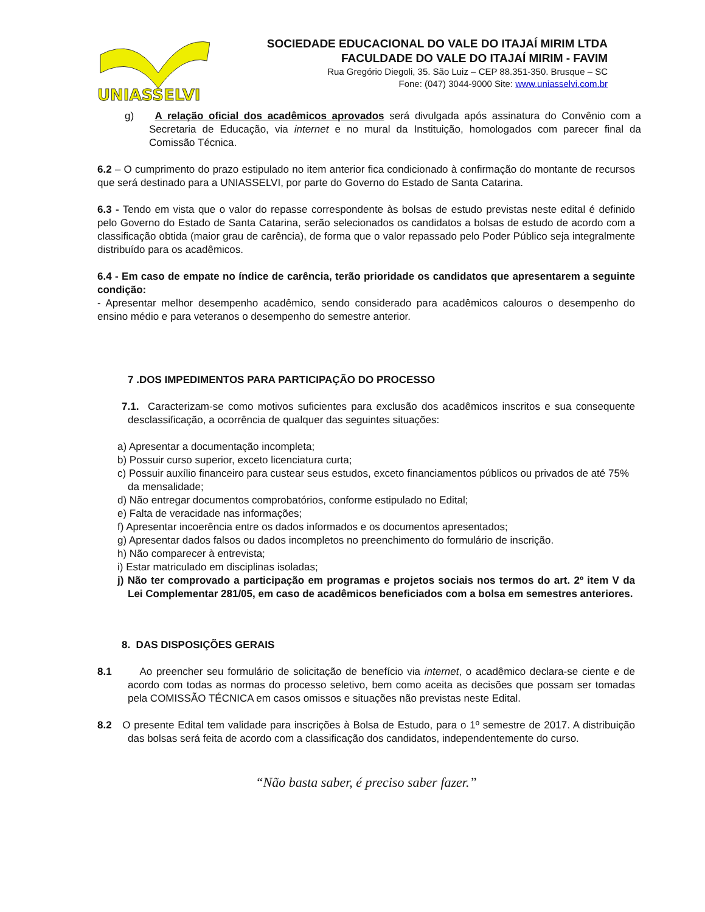UNIASSELVI
SOCIEDADE EDUCACIONAL DO VALE DO ITAJAÍ MIRIM LTDA
FACULDADE DO VALE DO ITAJAÍ MIRIM - FAVIM
Rua Gregório Diegoli, 35. São Luiz – CEP 88.351-350. Brusque – SC
Fone: (047) 3044-9000 Site: www.uniasselvi.com.br
g) A relação oficial dos acadêmicos aprovados será divulgada após assinatura do Convênio com a Secretaria de Educação, via internet e no mural da Instituição, homologados com parecer final da Comissão Técnica.
6.2 – O cumprimento do prazo estipulado no item anterior fica condicionado à confirmação do montante de recursos que será destinado para a UNIASSELVI, por parte do Governo do Estado de Santa Catarina.
6.3 - Tendo em vista que o valor do repasse correspondente às bolsas de estudo previstas neste edital é definido pelo Governo do Estado de Santa Catarina, serão selecionados os candidatos a bolsas de estudo de acordo com a classificação obtida (maior grau de carência), de forma que o valor repassado pelo Poder Público seja integralmente distribuído para os acadêmicos.
6.4 - Em caso de empate no índice de carência, terão prioridade os candidatos que apresentarem a seguinte condição:
- Apresentar melhor desempenho acadêmico, sendo considerado para acadêmicos calouros o desempenho do ensino médio e para veteranos o desempenho do semestre anterior.
7 .DOS IMPEDIMENTOS PARA PARTICIPAÇÃO DO PROCESSO
7.1. Caracterizam-se como motivos suficientes para exclusão dos acadêmicos inscritos e sua consequente desclassificação, a ocorrência de qualquer das seguintes situações:
a) Apresentar a documentação incompleta;
b) Possuir curso superior, exceto licenciatura curta;
c) Possuir auxílio financeiro para custear seus estudos, exceto financiamentos públicos ou privados de até 75% da mensalidade;
d) Não entregar documentos comprobatórios, conforme estipulado no Edital;
e) Falta de veracidade nas informações;
f) Apresentar incoerência entre os dados informados e os documentos apresentados;
g) Apresentar dados falsos ou dados incompletos no preenchimento do formulário de inscrição.
h) Não comparecer à entrevista;
i) Estar matriculado em disciplinas isoladas;
j) Não ter comprovado a participação em programas e projetos sociais nos termos do art. 2º item V da Lei Complementar 281/05, em caso de acadêmicos beneficiados com a bolsa em semestres anteriores.
8. DAS DISPOSIÇÕES GERAIS
8.1 Ao preencher seu formulário de solicitação de benefício via internet, o acadêmico declara-se ciente e de acordo com todas as normas do processo seletivo, bem como aceita as decisões que possam ser tomadas pela COMISSÃO TÉCNICA em casos omissos e situações não previstas neste Edital.
8.2 O presente Edital tem validade para inscrições à Bolsa de Estudo, para o 1º semestre de 2017. A distribuição das bolsas será feita de acordo com a classificação dos candidatos, independentemente do curso.
“Não basta saber, é preciso saber fazer.”